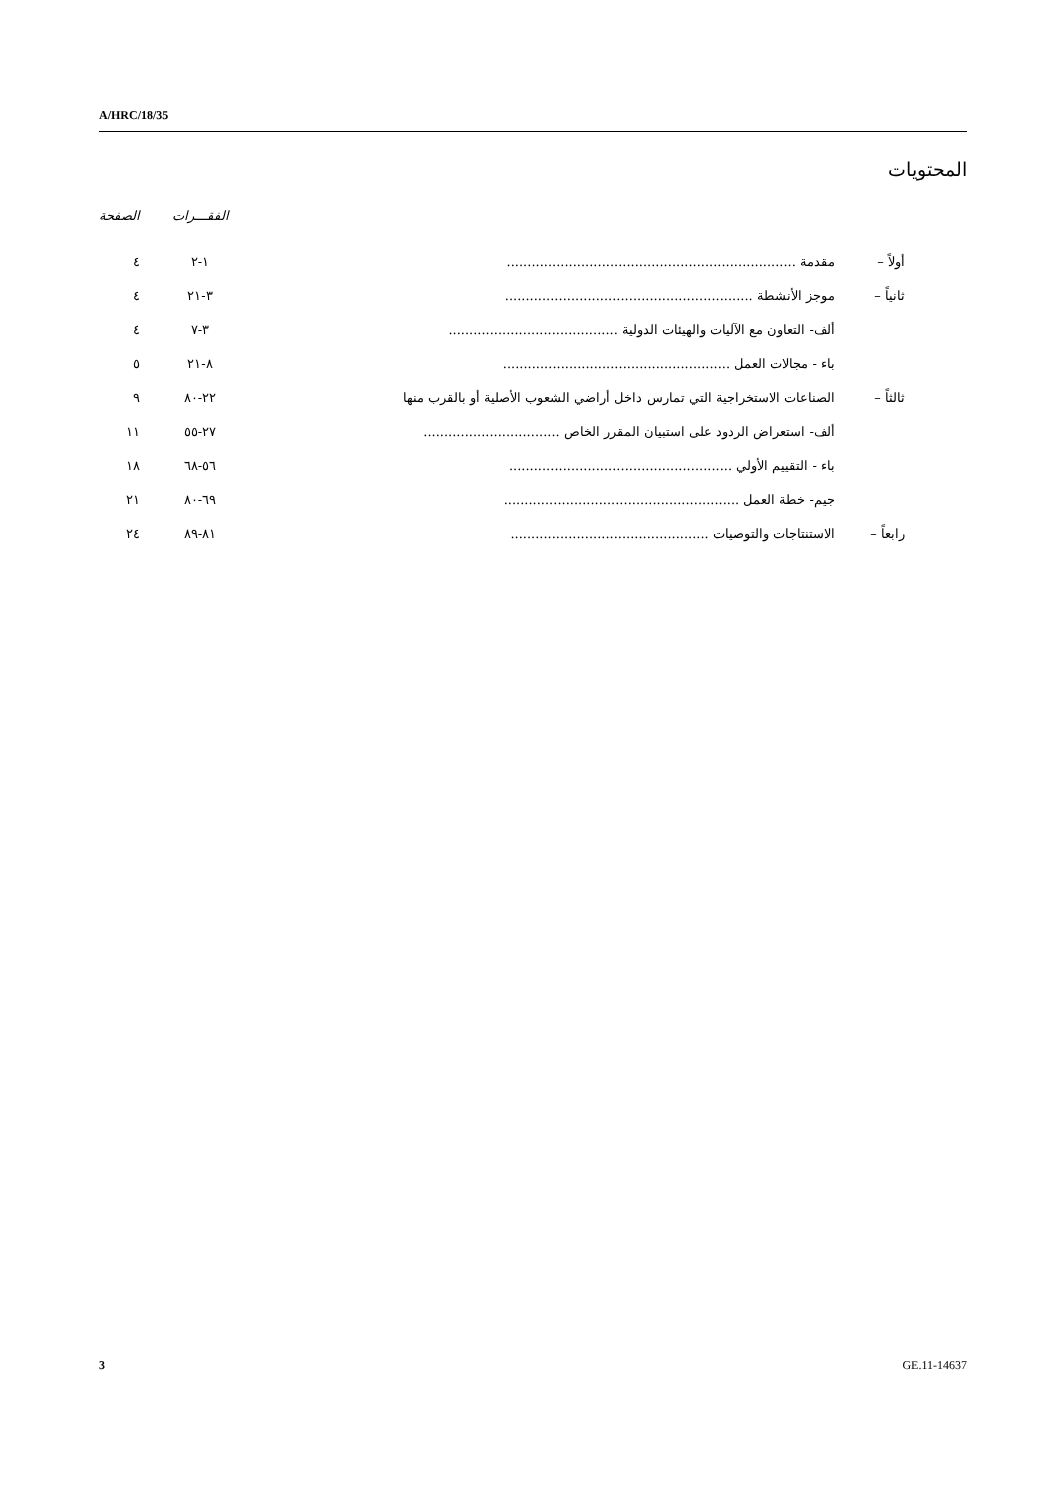A/HRC/18/35
المحتويات
| | | | الفقـــرات | الصفحة |
| --- | --- | --- | --- | --- |
| أولاً – | مقدمة ...................................................................... | | ١-٢ | ٤ |
| ثانياً – | موجز الأنشطة ............................................................ | | ٣-٢١ | ٤ |
| | ألف- التعاون مع الآليات والهيئات الدولية ......................................... | | ٣-٧ | ٤ |
| | باء - مجالات العمل ....................................................... | | ٨-٢١ | ٥ |
| ثالثاً – | الصناعات الاستخراجية التي تمارس داخل أراضي الشعوب الأصلية أو بالقرب منها | | ٢٢-٨٠ | ٩ |
| | ألف- استعراض الردود على استبيان المقرر الخاص ................................. | | ٢٧-٥٥ | ١١ |
| | باء - التقييم الأولي ...................................................... | | ٥٦-٦٨ | ١٨ |
| | جيم- خطة العمل ......................................................... | | ٦٩-٨٠ | ٢١ |
| رابعاً – | الاستنتاجات والتوصيات ................................................ | | ٨١-٨٩ | ٢٤ |
3 GE.11-14637